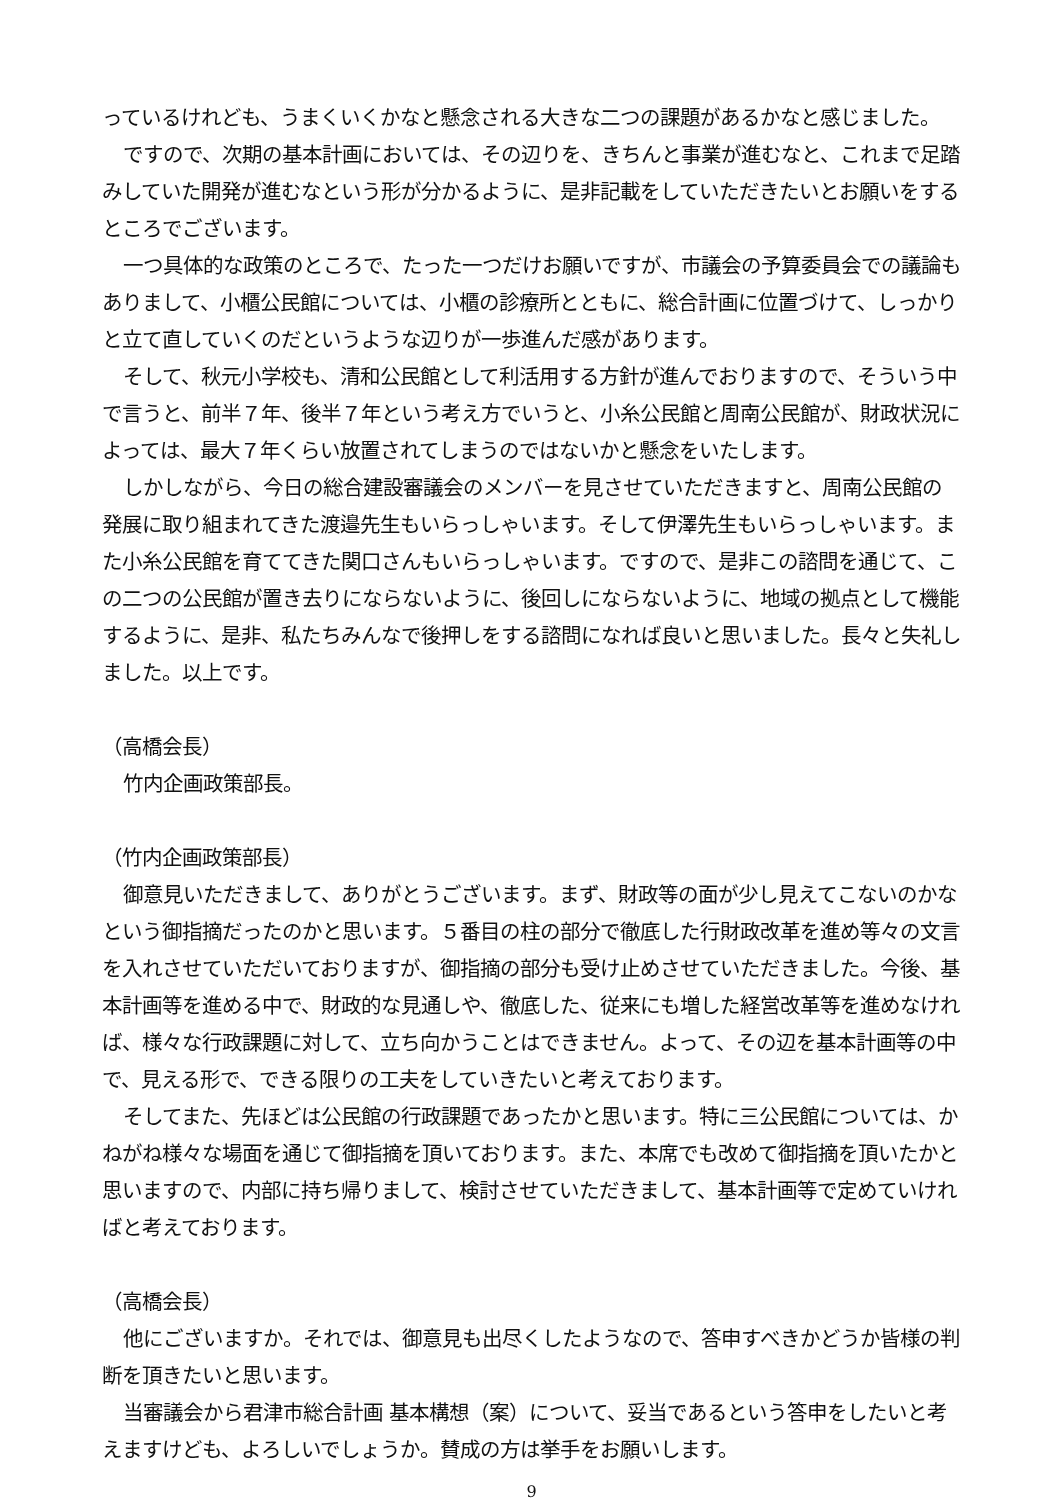っているけれども、うまくいくかなと懸念される大きな二つの課題があるかなと感じました。
ですので、次期の基本計画においては、その辺りを、きちんと事業が進むなと、これまで足踏みしていた開発が進むなという形が分かるように、是非記載をしていただきたいとお願いをするところでございます。
一つ具体的な政策のところで、たった一つだけお願いですが、市議会の予算委員会での議論もありまして、小櫃公民館については、小櫃の診療所とともに、総合計画に位置づけて、しっかりと立て直していくのだというような辺りが一歩進んだ感があります。
そして、秋元小学校も、清和公民館として利活用する方針が進んでおりますので、そういう中で言うと、前半７年、後半７年という考え方でいうと、小糸公民館と周南公民館が、財政状況によっては、最大７年くらい放置されてしまうのではないかと懸念をいたします。
しかしながら、今日の総合建設審議会のメンバーを見させていただきますと、周南公民館の発展に取り組まれてきた渡邉先生もいらっしゃいます。そして伊澤先生もいらっしゃいます。また小糸公民館を育ててきた関口さんもいらっしゃいます。ですので、是非この諮問を通じて、この二つの公民館が置き去りにならないように、後回しにならないように、地域の拠点として機能するように、是非、私たちみんなで後押しをする諮問になれば良いと思いました。長々と失礼しました。以上です。
（高橋会長）
竹内企画政策部長。
（竹内企画政策部長）
御意見いただきまして、ありがとうございます。まず、財政等の面が少し見えてこないのかなという御指摘だったのかと思います。５番目の柱の部分で徹底した行財政改革を進め等々の文言を入れさせていただいておりますが、御指摘の部分も受け止めさせていただきました。今後、基本計画等を進める中で、財政的な見通しや、徹底した、従来にも増した経営改革等を進めなければ、様々な行政課題に対して、立ち向かうことはできません。よって、その辺を基本計画等の中で、見える形で、できる限りの工夫をしていきたいと考えております。
そしてまた、先ほどは公民館の行政課題であったかと思います。特に三公民館については、かねがね様々な場面を通じて御指摘を頂いております。また、本席でも改めて御指摘を頂いたかと思いますので、内部に持ち帰りまして、検討させていただきまして、基本計画等で定めていければと考えております。
（高橋会長）
他にございますか。それでは、御意見も出尽くしたようなので、答申すべきかどうか皆様の判断を頂きたいと思います。
当審議会から君津市総合計画 基本構想（案）について、妥当であるという答申をしたいと考えますけども、よろしいでしょうか。賛成の方は挙手をお願いします。
9